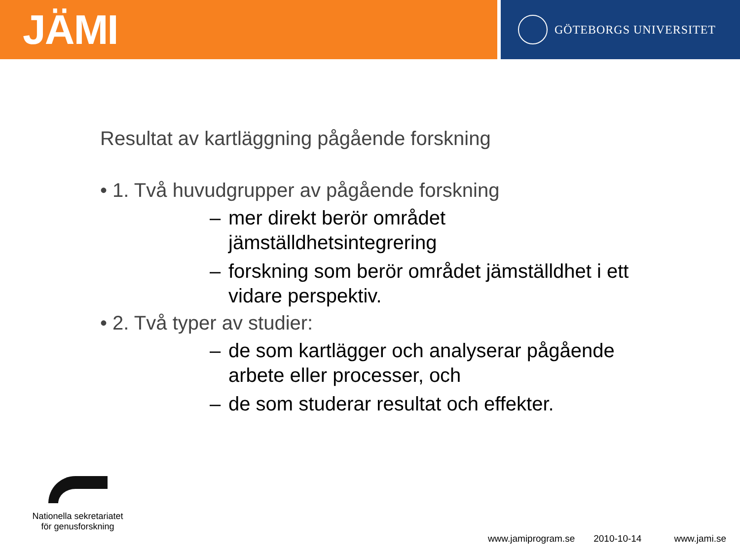JÄMI
GÖTEBORGS UNIVERSITET
Resultat av kartläggning pågående forskning
• 1. Två huvudgrupper av pågående forskning
– mer direkt berör området jämställdhetsintegrering
– forskning som berör området jämställdhet i ett vidare perspektiv.
• 2. Två typer av studier:
– de som kartlägger och analyserar pågående arbete eller processer, och
– de som studerar resultat och effekter.
Nationella sekretariatet
för genusforskning
www.jamiprogram.se 2010-10-14 www.jami.se